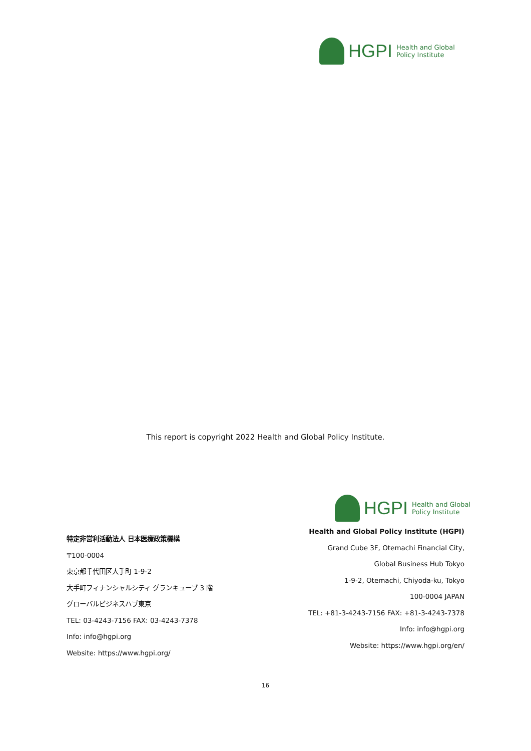HGPI
Health and Global
Policy Institute
This report is copyright 2022 Health and Global Policy Institute.
特定非営利活動法人 日本医療政策機構
〒100-0004
東京都千代田区大手町 1-9-2
大手町フィナンシャルシティ グランキューブ 3 階
グローバルビジネスハブ東京
TEL: 03-4243-7156 FAX: 03-4243-7378
Info: info@hgpi.org
Website: https://www.hgpi.org/
HGPI
Health and Global
Policy Institute
Health and Global Policy Institute (HGPI)
Grand Cube 3F, Otemachi Financial City,
Global Business Hub Tokyo
1-9-2, Otemachi, Chiyoda-ku, Tokyo
100-0004 JAPAN
TEL: +81-3-4243-7156 FAX: +81-3-4243-7378
Info: info@hgpi.org
Website: https://www.hgpi.org/en/
16